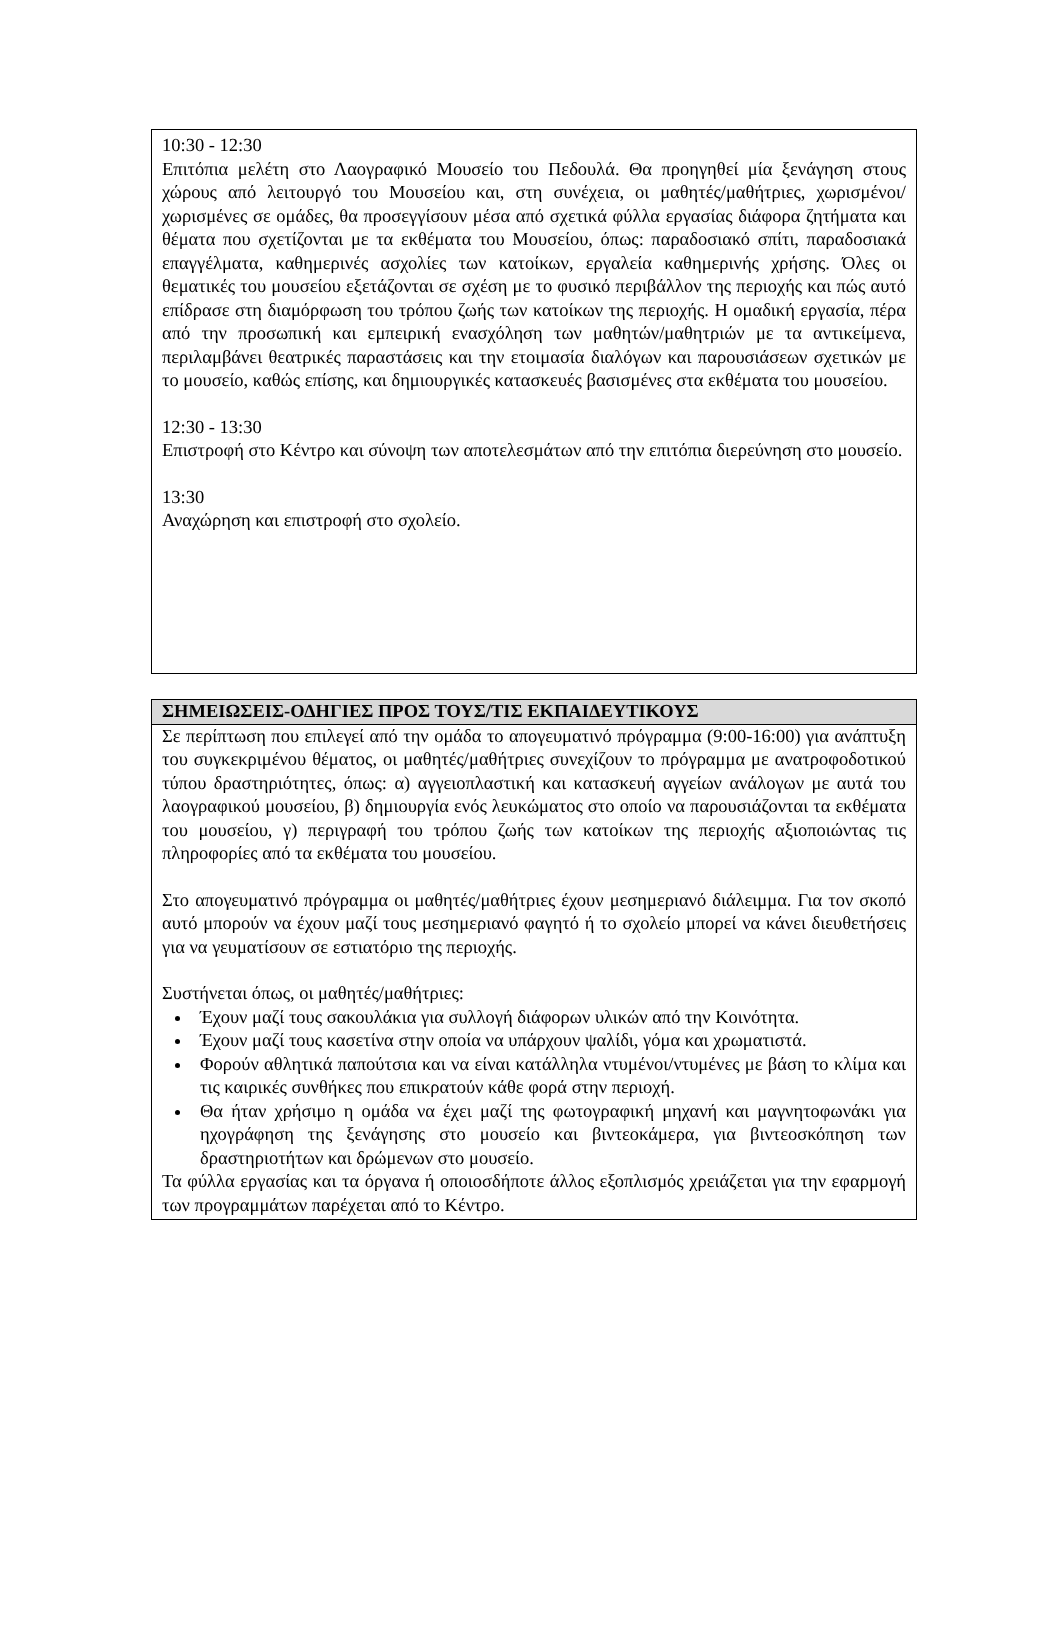10:30 - 12:30
Επιτόπια μελέτη στο Λαογραφικό Μουσείο του Πεδουλά. Θα προηγηθεί μία ξενάγηση στους χώρους από λειτουργό του Μουσείου και, στη συνέχεια, οι μαθητές/μαθήτριες, χωρισμένοι/χωρισμένες σε ομάδες, θα προσεγγίσουν μέσα από σχετικά φύλλα εργασίας διάφορα ζητήματα και θέματα που σχετίζονται με τα εκθέματα του Μουσείου, όπως: παραδοσιακό σπίτι, παραδοσιακά επαγγέλματα, καθημερινές ασχολίες των κατοίκων, εργαλεία καθημερινής χρήσης. Όλες οι θεματικές του μουσείου εξετάζονται σε σχέση με το φυσικό περιβάλλον της περιοχής και πώς αυτό επίδρασε στη διαμόρφωση του τρόπου ζωής των κατοίκων της περιοχής. Η ομαδική εργασία, πέρα από την προσωπική και εμπειρική ενασχόληση των μαθητών/μαθητριών με τα αντικείμενα, περιλαμβάνει θεατρικές παραστάσεις και την ετοιμασία διαλόγων και παρουσιάσεων σχετικών με το μουσείο, καθώς επίσης, και δημιουργικές κατασκευές βασισμένες στα εκθέματα του μουσείου.
12:30 - 13:30
Επιστροφή στο Κέντρο και σύνοψη των αποτελεσμάτων από την επιτόπια διερεύνηση στο μουσείο.
13:30
Αναχώρηση και επιστροφή στο σχολείο.
ΣΗΜΕΙΩΣΕΙΣ-ΟΔΗΓΙΕΣ ΠΡΟΣ ΤΟΥΣ/ΤΙΣ ΕΚΠΑΙΔΕΥΤΙΚΟΥΣ
Σε περίπτωση που επιλεγεί από την ομάδα το απογευματινό πρόγραμμα (9:00-16:00) για ανάπτυξη του συγκεκριμένου θέματος, οι μαθητές/μαθήτριες συνεχίζουν το πρόγραμμα με ανατροφοδοτικού τύπου δραστηριότητες, όπως: α) αγγειοπλαστική και κατασκευή αγγείων ανάλογων με αυτά του λαογραφικού μουσείου, β) δημιουργία ενός λευκώματος στο οποίο να παρουσιάζονται τα εκθέματα του μουσείου, γ) περιγραφή του τρόπου ζωής των κατοίκων της περιοχής αξιοποιώντας τις πληροφορίες από τα εκθέματα του μουσείου.
Στο απογευματινό πρόγραμμα οι μαθητές/μαθήτριες έχουν μεσημεριανό διάλειμμα. Για τον σκοπό αυτό μπορούν να έχουν μαζί τους μεσημεριανό φαγητό ή το σχολείο μπορεί να κάνει διευθετήσεις για να γευματίσουν σε εστιατόριο της περιοχής.
Συστήνεται όπως, οι μαθητές/μαθήτριες:
Έχουν μαζί τους σακουλάκια για συλλογή διάφορων υλικών από την Κοινότητα.
Έχουν μαζί τους κασετίνα στην οποία να υπάρχουν ψαλίδι, γόμα και χρωματιστά.
Φορούν αθλητικά παπούτσια και να είναι κατάλληλα ντυμένοι/ντυμένες με βάση το κλίμα και τις καιρικές συνθήκες που επικρατούν κάθε φορά στην περιοχή.
Θα ήταν χρήσιμο η ομάδα να έχει μαζί της φωτογραφική μηχανή και μαγνητοφωνάκι για ηχογράφηση της ξενάγησης στο μουσείο και βιντεοκάμερα, για βιντεοσκόπηση των δραστηριοτήτων και δρώμενων στο μουσείο.
Τα φύλλα εργασίας και τα όργανα ή οποιοσδήποτε άλλος εξοπλισμός χρειάζεται για την εφαρμογή των προγραμμάτων παρέχεται από το Κέντρο.